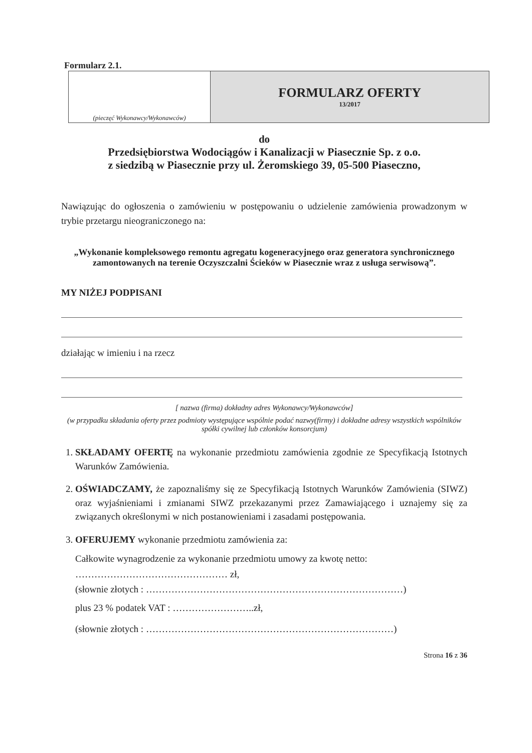Formularz 2.1.
| (pieczęć Wykonawcy/Wykonawców) | FORMULARZ OFERTY 13/2017 |
do
Przedsiębiorstwa Wodociągów i Kanalizacji w Piasecznie Sp. z o.o.
z siedzibą w Piasecznie przy ul. Żeromskiego 39, 05-500 Piaseczno,
Nawiązując do ogłoszenia o zamówieniu w postępowaniu o udzielenie zamówienia prowadzonym w trybie przetargu nieograniczonego na:
„Wykonanie kompleksowego remontu agregatu kogeneracyjnego oraz generatora synchronicznego zamontowanych na terenie Oczyszczalni Ścieków w Piasecznie wraz z usługa serwisową”.
MY NIŻEJ PODPISANI
działając w imieniu i na rzecz
[ nazwa (firma) dokładny adres Wykonawcy/Wykonawców]
(w przypadku składania oferty przez podmioty występujące wspólnie podać nazwy(firmy) i dokładne adresy wszystkich wspólników spółki cywilnej lub członków konsorcjum)
1. SKŁADAMY OFERTĘ na wykonanie przedmiotu zamówienia zgodnie ze Specyfikacją Istotnych Warunków Zamówienia.
2. OŚWIADCZAMY, że zapoznaliśmy się ze Specyfikacją Istotnych Warunków Zamówienia (SIWZ) oraz wyjaśnieniami i zmianami SIWZ przekazanymi przez Zamawiającego i uznajemy się za związanych określonymi w nich postanowieniami i zasadami postępowania.
3. OFERUJEMY wykonanie przedmiotu zamówienia za:
Całkowite wynagrodzenie za wykonanie przedmiotu umowy za kwotę netto:
………………………………………… zł,
(słownie złotych : ………………………………………………………………………)
plus 23 % podatek VAT : ……………………..zł,
(słownie złotych : ……………………………………………………………………)
Strona 16 z 36